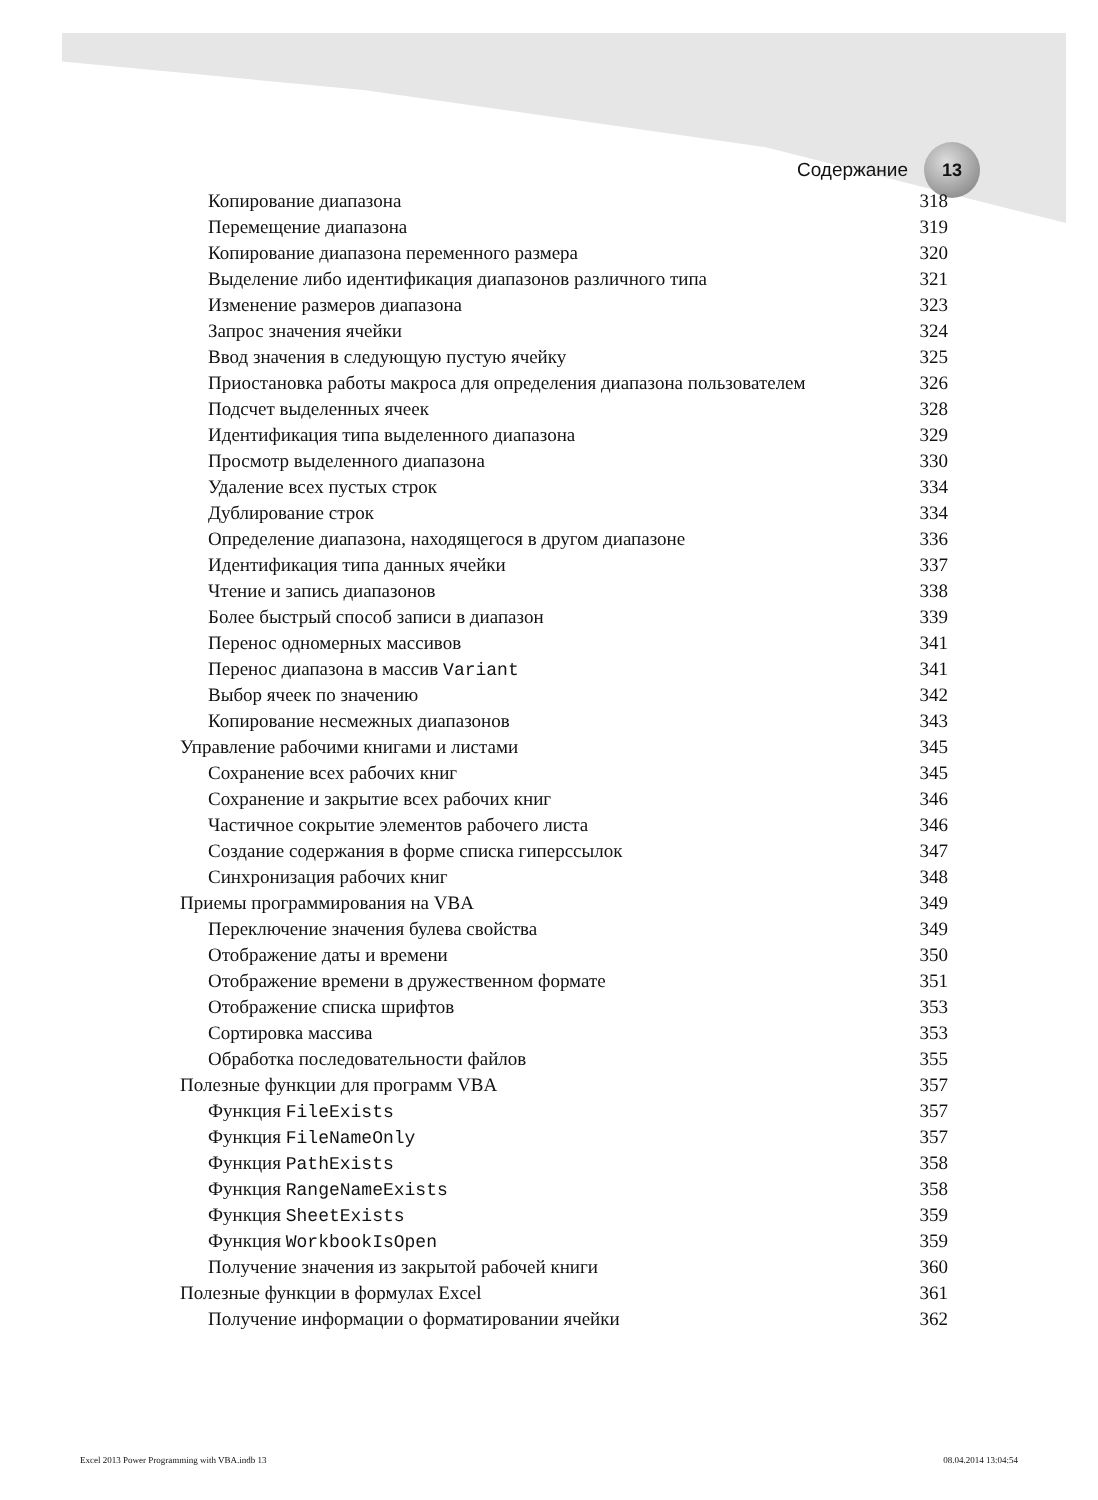Содержание
13
Копирование диапазона 318
Перемещение диапазона 319
Копирование диапазона переменного размера 320
Выделение либо идентификация диапазонов различного типа 321
Изменение размеров диапазона 323
Запрос значения ячейки 324
Ввод значения в следующую пустую ячейку 325
Приостановка работы макроса для определения диапазона пользователем 326
Подсчет выделенных ячеек 328
Идентификация типа выделенного диапазона 329
Просмотр выделенного диапазона 330
Удаление всех пустых строк 334
Дублирование строк 334
Определение диапазона, находящегося в другом диапазоне 336
Идентификация типа данных ячейки 337
Чтение и запись диапазонов 338
Более быстрый способ записи в диапазон 339
Перенос одномерных массивов 341
Перенос диапазона в массив Variant 341
Выбор ячеек по значению 342
Копирование несмежных диапазонов 343
Управление рабочими книгами и листами 345
Сохранение всех рабочих книг 345
Сохранение и закрытие всех рабочих книг 346
Частичное сокрытие элементов рабочего листа 346
Создание содержания в форме списка гиперссылок 347
Синхронизация рабочих книг 348
Приемы программирования на VBA 349
Переключение значения булева свойства 349
Отображение даты и времени 350
Отображение времени в дружественном формате 351
Отображение списка шрифтов 353
Сортировка массива 353
Обработка последовательности файлов 355
Полезные функции для программ VBA 357
Функция FileExists 357
Функция FileNameOnly 357
Функция PathExists 358
Функция RangeNameExists 358
Функция SheetExists 359
Функция WorkbookIsOpen 359
Получение значения из закрытой рабочей книги 360
Полезные функции в формулах Excel 361
Получение информации о форматировании ячейки 362
Excel 2013 Power Programming with VBA.indb 13 08.04.2014 13:04:54